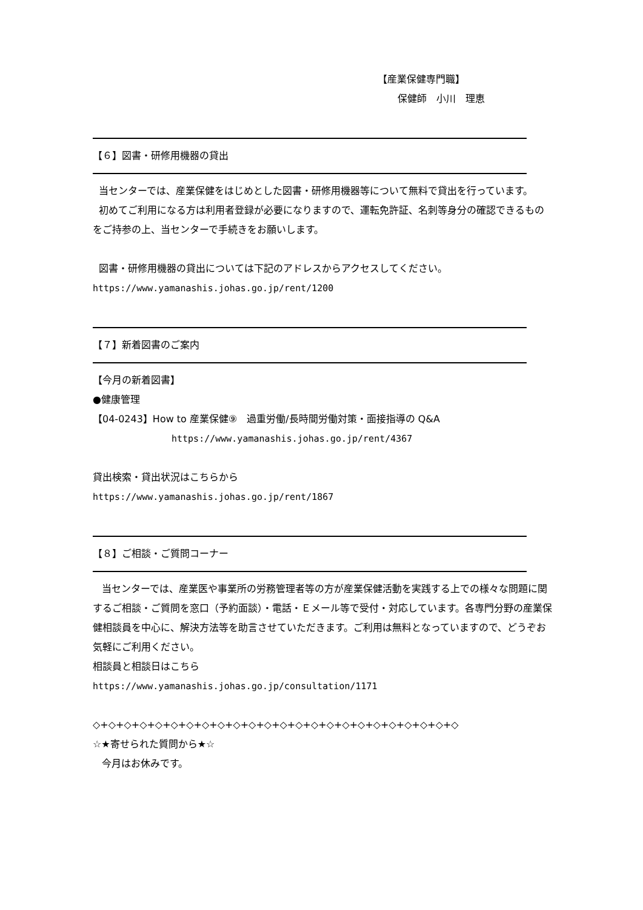【産業保健専門職】
保健師　小川　理恵
【６】図書・研修用機器の貸出
当センターでは、産業保健をはじめとした図書・研修用機器等について無料で貸出を行っています。
初めてご利用になる方は利用者登録が必要になりますので、運転免許証、名刺等身分の確認できるものをご持参の上、当センターで手続きをお願いします。
図書・研修用機器の貸出については下記のアドレスからアクセスしてください。
https://www.yamanashis.johas.go.jp/rent/1200
【７】新着図書のご案内
【今月の新着図書】
●健康管理
【04-0243】How to 産業保健⑨　過重労働/長時間労働対策・面接指導の Q&A
https://www.yamanashis.johas.go.jp/rent/4367
貸出検索・貸出状況はこちらから
https://www.yamanashis.johas.go.jp/rent/1867
【８】ご相談・ご質問コーナー
当センターでは、産業医や事業所の労務管理者等の方が産業保健活動を実践する上での様々な問題に関するご相談・ご質問を窓口（予約面談）・電話・Ｅメール等で受付・対応しています。各専門分野の産業保健相談員を中心に、解決方法等を助言させていただきます。ご利用は無料となっていますので、どうぞお気軽にご利用ください。
相談員と相談日はこちら
https://www.yamanashis.johas.go.jp/consultation/1171
◇+◇+◇+◇+◇+◇+◇+◇+◇+◇+◇+◇+◇+◇+◇+◇+◇+◇+◇+◇+◇+◇+◇+◇
☆★寄せられた質問から★☆
今月はお休みです。